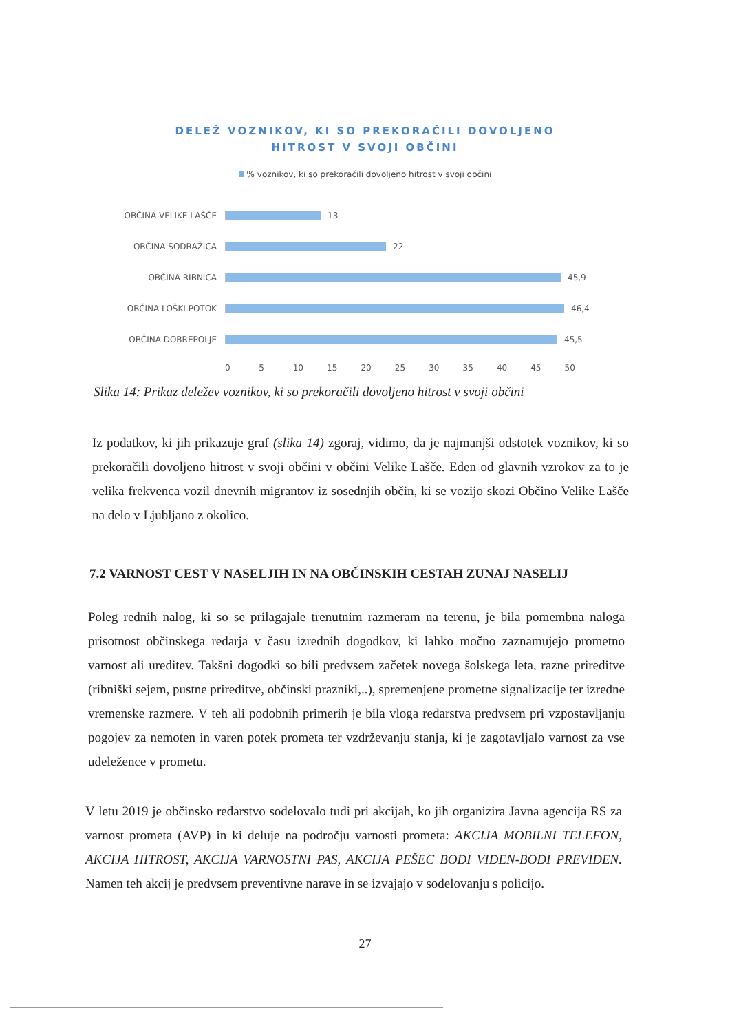DELEŽ VOZNIKOV, KI SO PREKORAČILI DOVOLJENO
HITROST V SVOJI OBČINI
% voznikov, ki so prekoračili dovoljeno hitrost v svoji občini
OBČINA VELIKE LAŠČE 13
OBČINA SODRAŽICA 22
OBČINA RIBNICA 45,9
OBČINA LOŠKI POTOK 46,4
OBČINA DOBREPOLJE 45,5
0 5 10 15 20 25 30 35 40 45 50
Slika 14: Prikaz deležev voznikov, ki so prekoračili dovoljeno hitrost v svoji občini
Iz podatkov, ki jih prikazuje graf (slika 14) zgoraj, vidimo, da je najmanjši odstotek voznikov, ki so prekoračili dovoljeno hitrost v svoji občini v občini Velike Lašče. Eden od glavnih vzrokov za to je velika frekvenca vozil dnevnih migrantov iz sosednjih občin, ki se vozijo skozi Občino Velike Lašče na delo v Ljubljano z okolico.
7.2 VARNOST CEST V NASELJIH IN NA OBČINSKIH CESTAH ZUNAJ NASELIJ
Poleg rednih nalog, ki so se prilagajale trenutnim razmeram na terenu, je bila pomembna naloga prisotnost občinskega redarja v času izrednih dogodkov, ki lahko močno zaznamujejo prometno varnost ali ureditev. Takšni dogodki so bili predvsem začetek novega šolskega leta, razne prireditve (ribniški sejem, pustne prireditve, občinski prazniki,..), spremenjene prometne signalizacije ter izredne vremenske razmere. V teh ali podobnih primerih je bila vloga redarstva predvsem pri vzpostavljanju pogojev za nemoten in varen potek prometa ter vzdrževanju stanja, ki je zagotavljalo varnost za vse udeležence v prometu.
V letu 2019 je občinsko redarstvo sodelovalo tudi pri akcijah, ko jih organizira Javna agencija RS za varnost prometa (AVP) in ki deluje na področju varnosti prometa: AKCIJA MOBILNI TELEFON, AKCIJA HITROST, AKCIJA VARNOSTNI PAS, AKCIJA PEŠEC BODI VIDEN-BODI PREVIDEN. Namen teh akcij je predvsem preventivne narave in se izvajajo v sodelovanju s policijo.
27